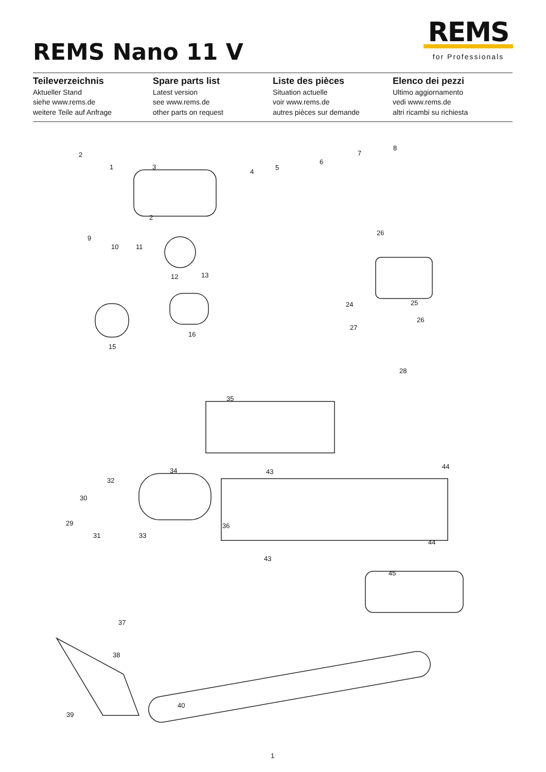REMS Nano 11 V
REMS
for Professionals
Teileverzeichnis
Aktueller Stand
siehe www.rems.de
weitere Teile auf Anfrage
Spare parts list
Latest version
see www.rems.de
other parts on request
Liste des pièces
Situation actuelle
voir www.rems.de
autres pièces sur demande
Elenco dei pezzi
Ultimo aggiornamento
vedi www.rems.de
altri ricambi su richiesta
2
1 3
4
5
6
7
8
2
9
10 11
12 13
26
24 25
27
26
15
16
28
35
34 43
44
32
30
29
31 33
36
44
43
45
37
38
40
39
1